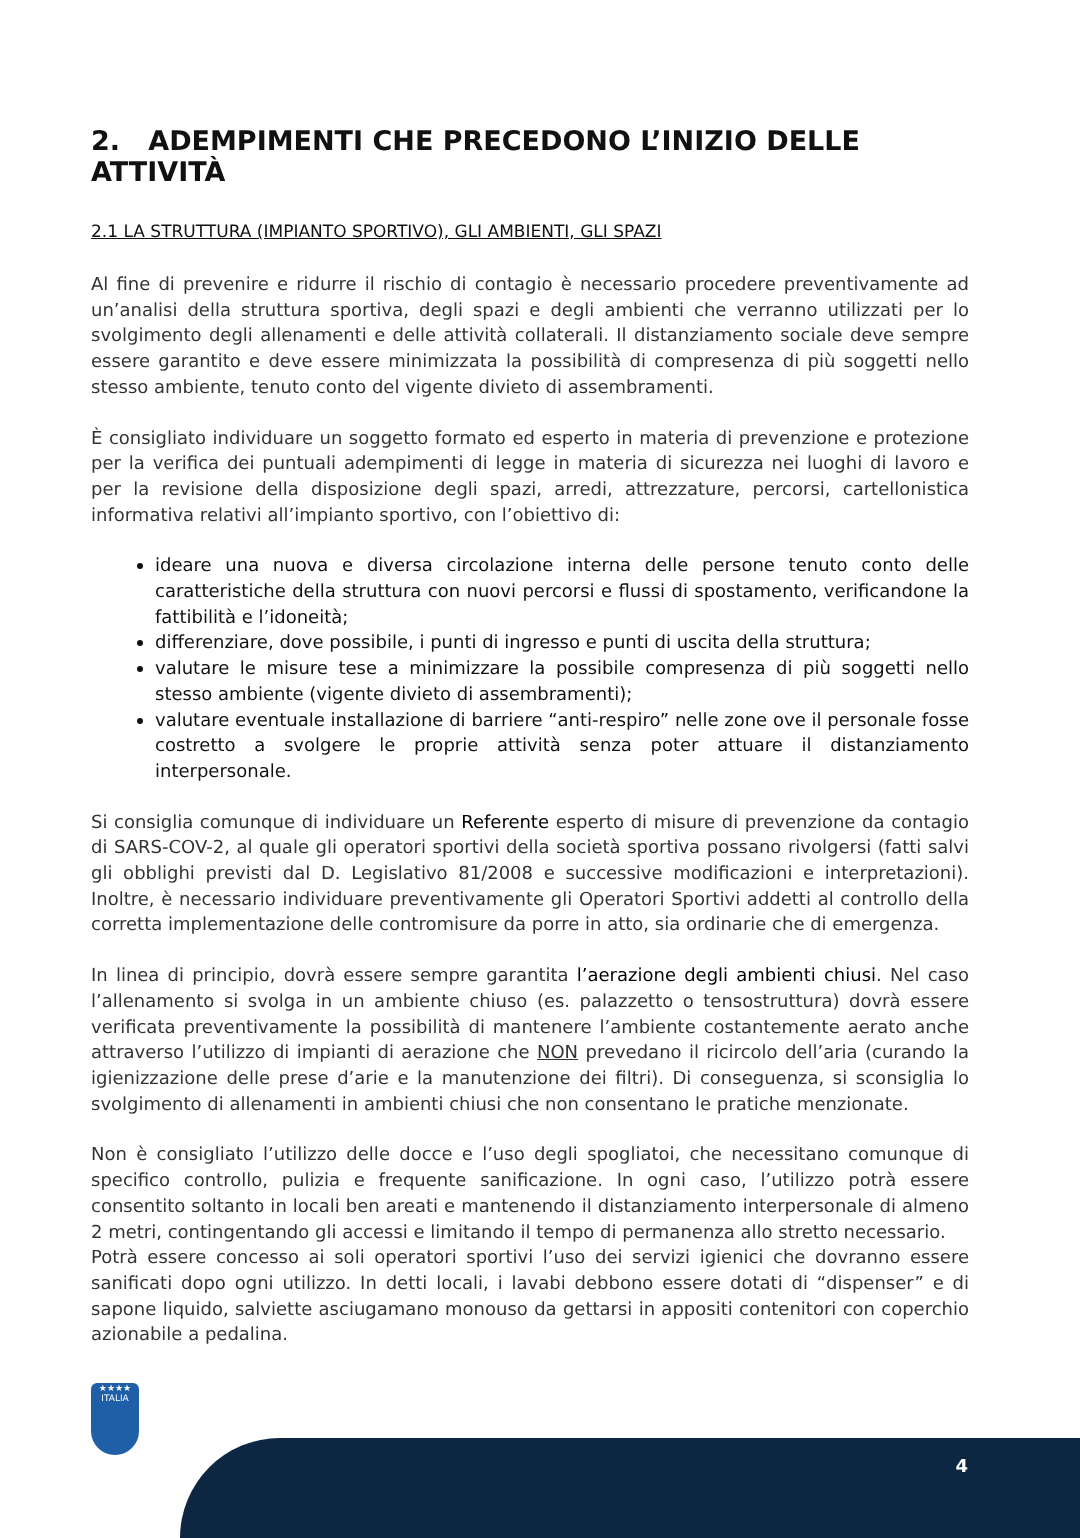2. ADEMPIMENTI CHE PRECEDONO L’INIZIO DELLE ATTIVITÀ
2.1 LA STRUTTURA (IMPIANTO SPORTIVO), GLI AMBIENTI, GLI SPAZI
Al fine di prevenire e ridurre il rischio di contagio è necessario procedere preventivamente ad un’analisi della struttura sportiva, degli spazi e degli ambienti che verranno utilizzati per lo svolgimento degli allenamenti e delle attività collaterali. Il distanziamento sociale deve sempre essere garantito e deve essere minimizzata la possibilità di compresenza di più soggetti nello stesso ambiente, tenuto conto del vigente divieto di assembramenti.
È consigliato individuare un soggetto formato ed esperto in materia di prevenzione e protezione per la verifica dei puntuali adempimenti di legge in materia di sicurezza nei luoghi di lavoro e per la revisione della disposizione degli spazi, arredi, attrezzature, percorsi, cartellonistica informativa relativi all’impianto sportivo, con l’obiettivo di:
ideare una nuova e diversa circolazione interna delle persone tenuto conto delle caratteristiche della struttura con nuovi percorsi e flussi di spostamento, verificandone la fattibilità e l’idoneità;
differenziare, dove possibile, i punti di ingresso e punti di uscita della struttura;
valutare le misure tese a minimizzare la possibile compresenza di più soggetti nello stesso ambiente (vigente divieto di assembramenti);
valutare eventuale installazione di barriere “anti-respiro” nelle zone ove il personale fosse costretto a svolgere le proprie attività senza poter attuare il distanziamento interpersonale.
Si consiglia comunque di individuare un Referente esperto di misure di prevenzione da contagio di SARS-COV-2, al quale gli operatori sportivi della società sportiva possano rivolgersi (fatti salvi gli obblighi previsti dal D. Legislativo 81/2008 e successive modificazioni e interpretazioni). Inoltre, è necessario individuare preventivamente gli Operatori Sportivi addetti al controllo della corretta implementazione delle contromisure da porre in atto, sia ordinarie che di emergenza.
In linea di principio, dovrà essere sempre garantita l’aerazione degli ambienti chiusi. Nel caso l’allenamento si svolga in un ambiente chiuso (es. palazzetto o tensostruttura) dovrà essere verificata preventivamente la possibilità di mantenere l’ambiente costantemente aerato anche attraverso l’utilizzo di impianti di aerazione che NON prevedano il ricircolo dell’aria (curando la igienizzazione delle prese d’arie e la manutenzione dei filtri). Di conseguenza, si sconsiglia lo svolgimento di allenamenti in ambienti chiusi che non consentano le pratiche menzionate.
Non è consigliato l’utilizzo delle docce e l’uso degli spogliatoi, che necessitano comunque di specifico controllo, pulizia e frequente sanificazione. In ogni caso, l’utilizzo potrà essere consentito soltanto in locali ben areati e mantenendo il distanziamento interpersonale di almeno 2 metri, contingentando gli accessi e limitando il tempo di permanenza allo stretto necessario.
Potrà essere concesso ai soli operatori sportivi l’uso dei servizi igienici che dovranno essere sanificati dopo ogni utilizzo. In detti locali, i lavabi debbono essere dotati di “dispenser” e di sapone liquido, salviette asciugamano monouso da gettarsi in appositi contenitori con coperchio azionabile a pedalina.
★★★★
ITALIA
4